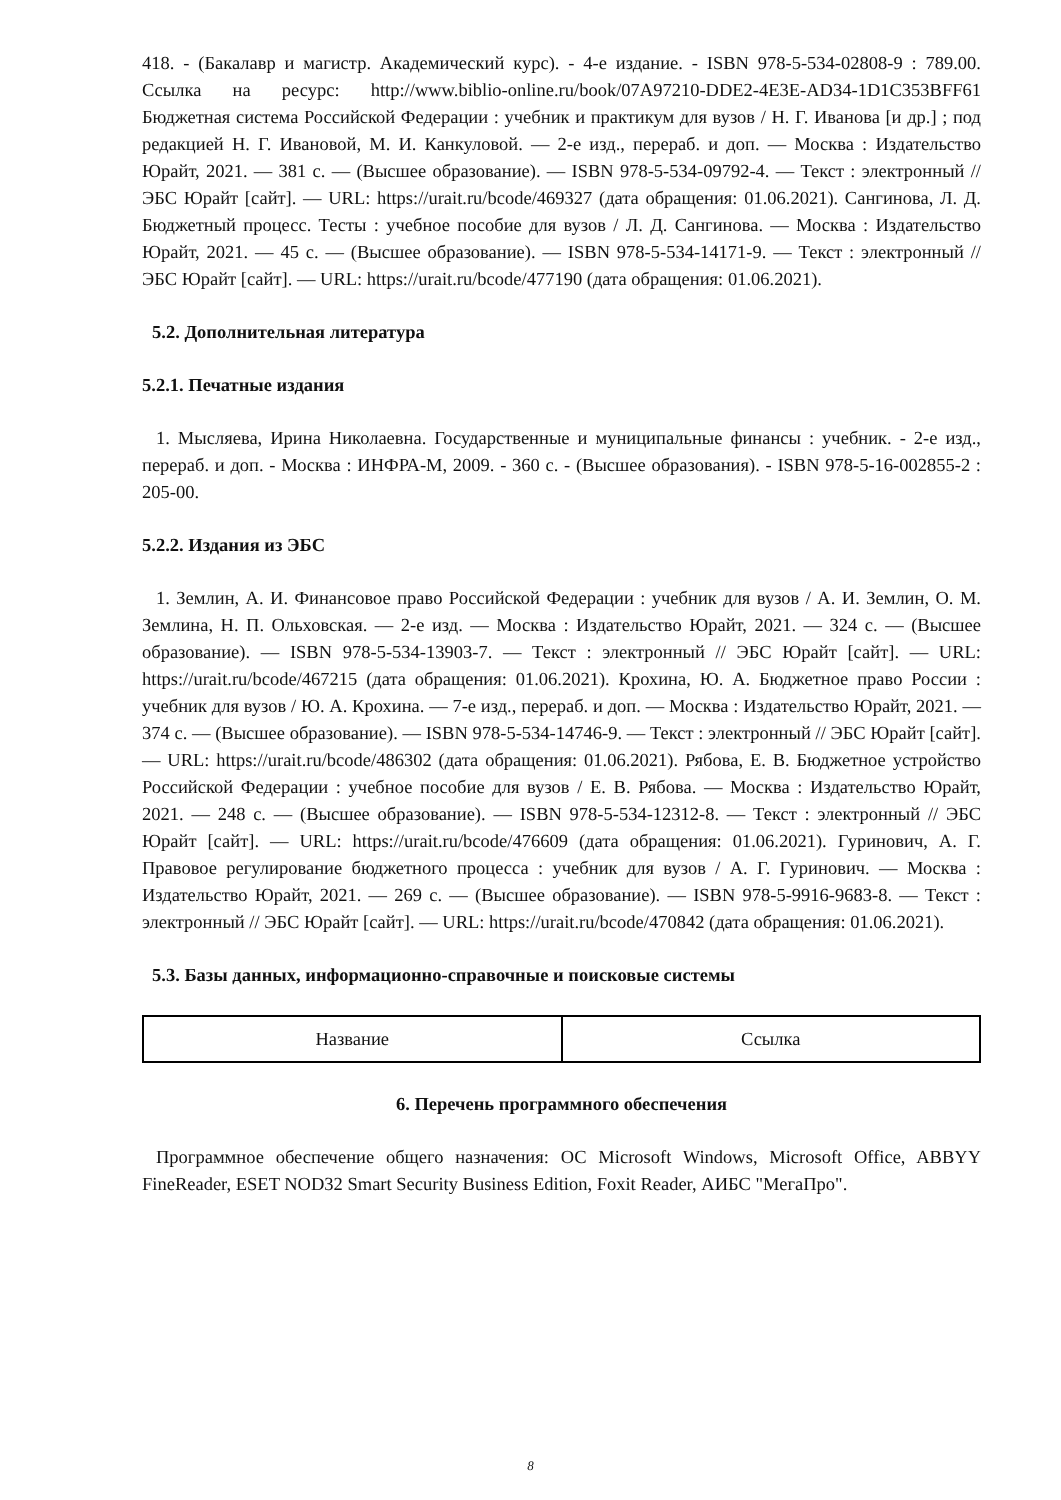418. - (Бакалавр и магистр. Академический курс). - 4-е издание. - ISBN 978-5-534-02808-9 : 789.00. Ссылка на ресурс: http://www.biblio-online.ru/book/07A97210-DDE2-4E3E-AD34-1D1C353BFF61 Бюджетная система Российской Федерации : учебник и практикум для вузов / Н. Г. Иванова [и др.] ; под редакцией Н. Г. Ивановой, М. И. Канкуловой. — 2-е изд., перераб. и доп. — Москва : Издательство Юрайт, 2021. — 381 с. — (Высшее образование). — ISBN 978-5-534-09792-4. — Текст : электронный // ЭБС Юрайт [сайт]. — URL: https://urait.ru/bcode/469327 (дата обращения: 01.06.2021). Сангинова, Л. Д. Бюджетный процесс. Тесты : учебное пособие для вузов / Л. Д. Сангинова. — Москва : Издательство Юрайт, 2021. — 45 с. — (Высшее образование). — ISBN 978-5-534-14171-9. — Текст : электронный // ЭБС Юрайт [сайт]. — URL: https://urait.ru/bcode/477190 (дата обращения: 01.06.2021).
5.2. Дополнительная литература
5.2.1. Печатные издания
1. Мысляева, Ирина Николаевна. Государственные и муниципальные финансы : учебник. - 2-е изд., перераб. и доп. - Москва : ИНФРА-М, 2009. - 360 с. - (Высшее образования). - ISBN 978-5-16-002855-2 : 205-00.
5.2.2. Издания из ЭБС
1. Землин, А. И. Финансовое право Российской Федерации : учебник для вузов / А. И. Землин, О. М. Землина, Н. П. Ольховская. — 2-е изд. — Москва : Издательство Юрайт, 2021. — 324 с. — (Высшее образование). — ISBN 978-5-534-13903-7. — Текст : электронный // ЭБС Юрайт [сайт]. — URL: https://urait.ru/bcode/467215 (дата обращения: 01.06.2021). Крохина, Ю. А. Бюджетное право России : учебник для вузов / Ю. А. Крохина. — 7-е изд., перераб. и доп. — Москва : Издательство Юрайт, 2021. — 374 с. — (Высшее образование). — ISBN 978-5-534-14746-9. — Текст : электронный // ЭБС Юрайт [сайт]. — URL: https://urait.ru/bcode/486302 (дата обращения: 01.06.2021). Рябова, Е. В. Бюджетное устройство Российской Федерации : учебное пособие для вузов / Е. В. Рябова. — Москва : Издательство Юрайт, 2021. — 248 с. — (Высшее образование). — ISBN 978-5-534-12312-8. — Текст : электронный // ЭБС Юрайт [сайт]. — URL: https://urait.ru/bcode/476609 (дата обращения: 01.06.2021). Гуринович, А. Г. Правовое регулирование бюджетного процесса : учебник для вузов / А. Г. Гуринович. — Москва : Издательство Юрайт, 2021. — 269 с. — (Высшее образование). — ISBN 978-5-9916-9683-8. — Текст : электронный // ЭБС Юрайт [сайт]. — URL: https://urait.ru/bcode/470842 (дата обращения: 01.06.2021).
5.3. Базы данных, информационно-справочные и поисковые системы
| Название | Ссылка |
6. Перечень программного обеспечения
Программное обеспечение общего назначения: ОС Microsoft Windows, Microsoft Office, ABBYY FineReader, ESET NOD32 Smart Security Business Edition, Foxit Reader, АИБС "МегаПро".
8